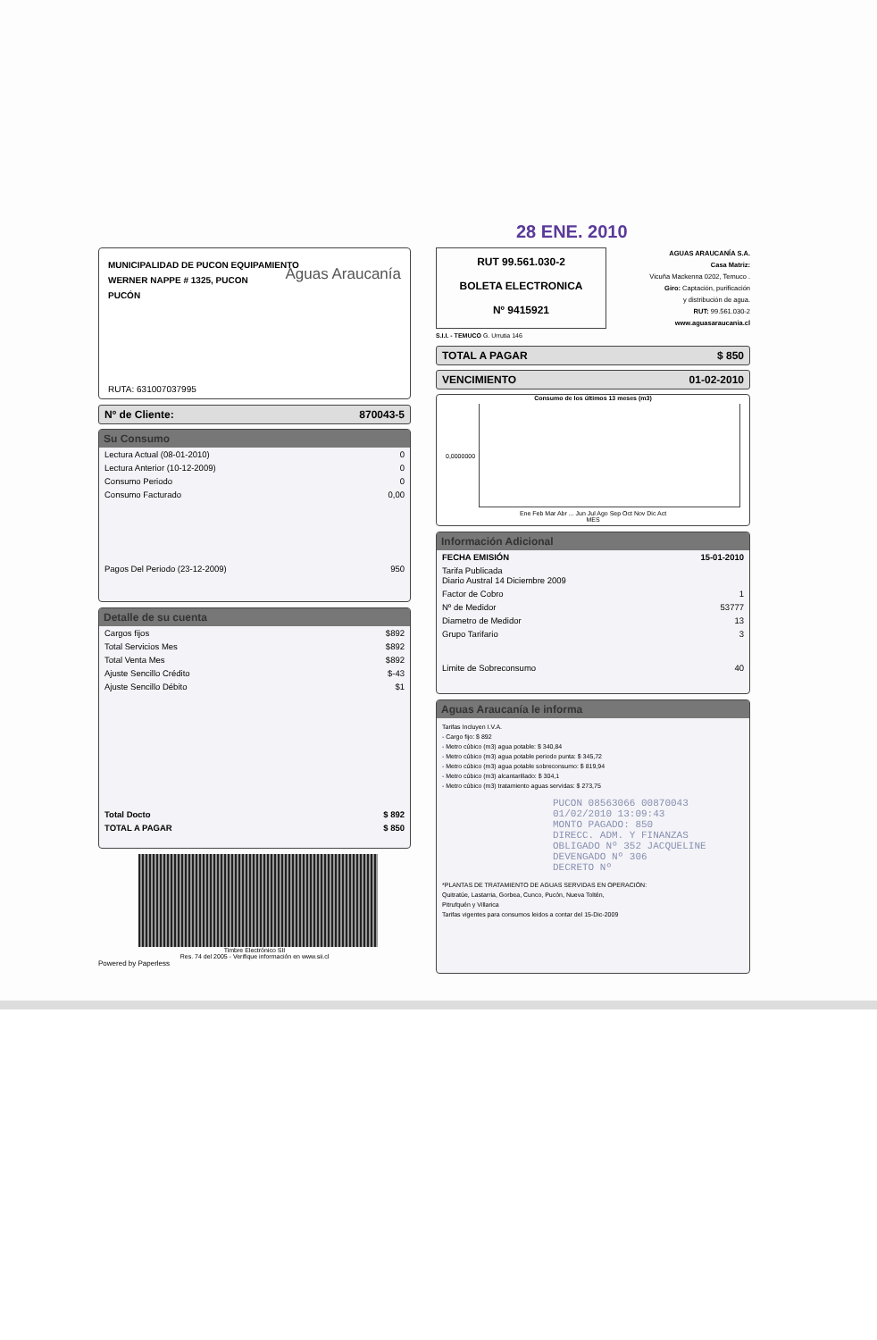28 ENE. 2010
MUNICIPALIDAD DE PUCON EQUIPAMIENTO
WERNER NAPPE # 1325, PUCON
PUCÓN
Aguas Araucanía
RUTA: 631007037995
Nº de Cliente: 870043-5
Su Consumo
| Lectura Actual (08-01-2010) | 0 |
| Lectura Anterior (10-12-2009) | 0 |
| Consumo Periodo | 0 |
| Consumo Facturado | 0,00 |
| Pagos Del Periodo (23-12-2009) | 950 |
Detalle de su cuenta
| Cargos fijos | $892 |
| Total Servicios Mes | $892 |
| Total Venta Mes | $892 |
| Ajuste Sencillo Crédito | $-43 |
| Ajuste Sencillo Débito | $1 |
| Total Docto | $ 892 |
| TOTAL A PAGAR | $ 850 |
Timbre Electrónico SII
Res. 74 del 2005 - Verifique información en www.sii.cl
Powered by Paperless
RUT 99.561.030-2
BOLETA ELECTRONICA
Nº 9415921
AGUAS ARAUCANÍA S.A.
Casa Matriz:
Vicuña Mackenna 0202, Temuco .
Giro: Captación, purificación
y distribución de agua.
RUT: 99.561.030-2
www.aguasaraucania.cl
S.I.I. - TEMUCO G. Urrutia 146
TOTAL A PAGAR $ 850
VENCIMIENTO 01-02-2010
Consumo de los últimos 13 meses (m3)
0,0000000
Ene Feb Mar Abr ... Jun Jul Ago Sep Oct Nov Dic Act
MES
Información Adicional
| FECHA EMISIÓN | 15-01-2010 |
| Tarifa Publicada Diario Austral 14 Diciembre 2009 | |
| Factor de Cobro | 1 |
| Nº de Medidor | 53777 |
| Diametro de Medidor | 13 |
| Grupo Tarifario | 3 |
| Limite de Sobreconsumo | 40 |
Aguas Araucanía le informa
Tarifas Incluyen I.V.A.
- Cargo fijo: $ 892
- Metro cúbico (m3) agua potable: $ 340,84
- Metro cúbico (m3) agua potable periodo punta: $ 345,72
- Metro cúbico (m3) agua potable sobreconsumo: $ 819,94
- Metro cúbico (m3) alcantarillado: $ 304,1
- Metro cúbico (m3) tratamiento aguas servidas: $ 273,75
PUCON 08563066 00870043
01/02/2010 13:09:43
MONTO PAGADO: 850
DIRECC. ADM. Y FINANZAS
OBLIGADO Nº 352 JACQUELINE
DEVENGADO Nº 306
DECRETO Nº
*PLANTAS DE TRATAMIENTO DE AGUAS SERVIDAS EN OPERACIÓN:
Quitratúe, Lastarria, Gorbea, Cunco, Pucón, Nueva Toltén,
Pitrufquén y Villarica
Tarifas vigentes para consumos leidos a contar del 15-Dic-2009